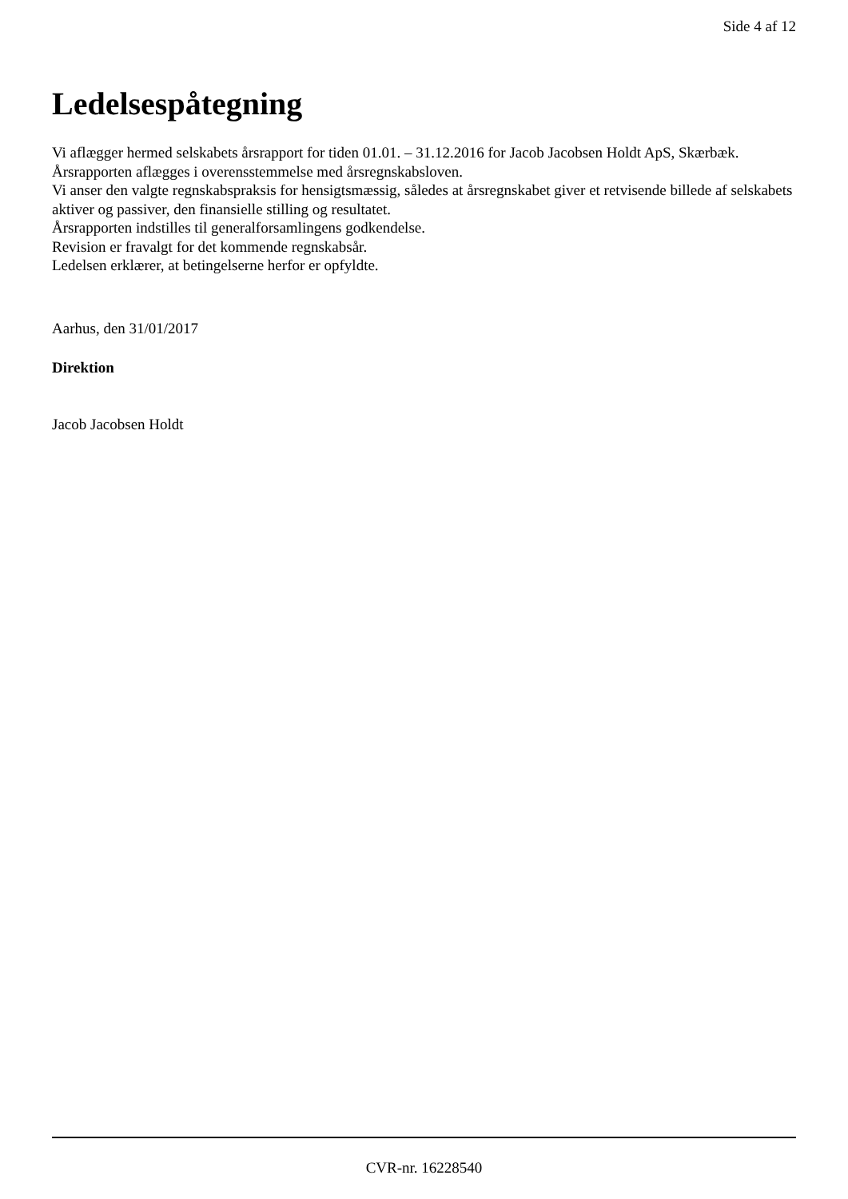Side 4 af 12
Ledelsespåtegning
Vi aflægger hermed selskabets årsrapport for tiden 01.01. – 31.12.2016 for Jacob Jacobsen Holdt ApS, Skærbæk.
Årsrapporten aflægges i overensstemmelse med årsregnskabsloven.
Vi anser den valgte regnskabspraksis for hensigtsmæssig, således at årsregnskabet giver et retvisende billede af selskabets aktiver og passiver, den finansielle stilling og resultatet.
Årsrapporten indstilles til generalforsamlingens godkendelse.
Revision er fravalgt for det kommende regnskabsår.
Ledelsen erklærer, at betingelserne herfor er opfyldte.
Aarhus, den 31/01/2017
Direktion
Jacob Jacobsen Holdt
CVR-nr. 16228540